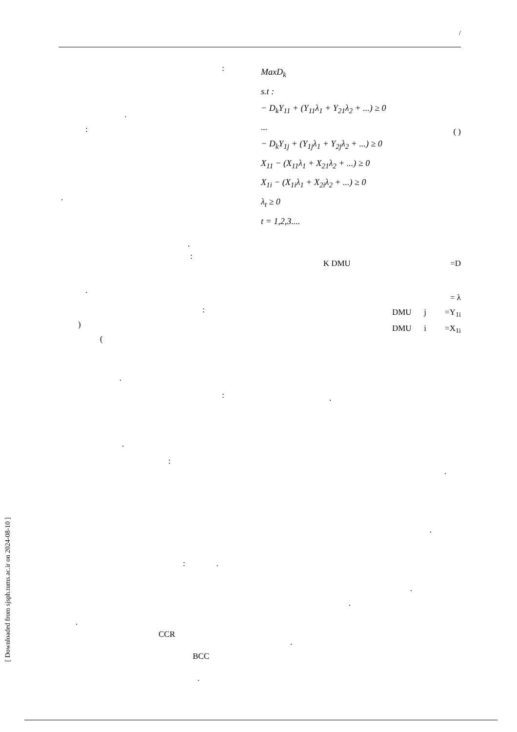/
MaxD<sub>k</sub>
s.t :
− D<sub>k</sub>Y<sub>11</sub> + (Y<sub>11</sub>λ<sub>1</sub> + Y<sub>21</sub>λ<sub>2</sub> + ...) ≥ 0
...
− D<sub>k</sub>Y<sub>1j</sub> + (Y<sub>1j</sub>λ<sub>1</sub> + Y<sub>2j</sub>λ<sub>2</sub> + ...) ≥ 0
X<sub>11</sub> − (X<sub>11</sub>λ<sub>1</sub> + X<sub>21</sub>λ<sub>2</sub> + ...) ≥ 0
X<sub>1i</sub> − (X<sub>1i</sub>λ<sub>1</sub> + X<sub>2i</sub>λ<sub>2</sub> + ...) ≥ 0
λ<sub>t</sub> ≥ 0
t = 1,2,3....
( )
K DMU =D
= λ
DMU j =Y<sub>1i</sub>
DMU i =X<sub>1i</sub>
.
.
.
.
.
.
:
.
:
.
.
:
.
:
)
(
.
:
.
:
: .
.
CCR
BCC
.
[ Downloaded from sjsph.tums.ac.ir on 2024-08-10 ]